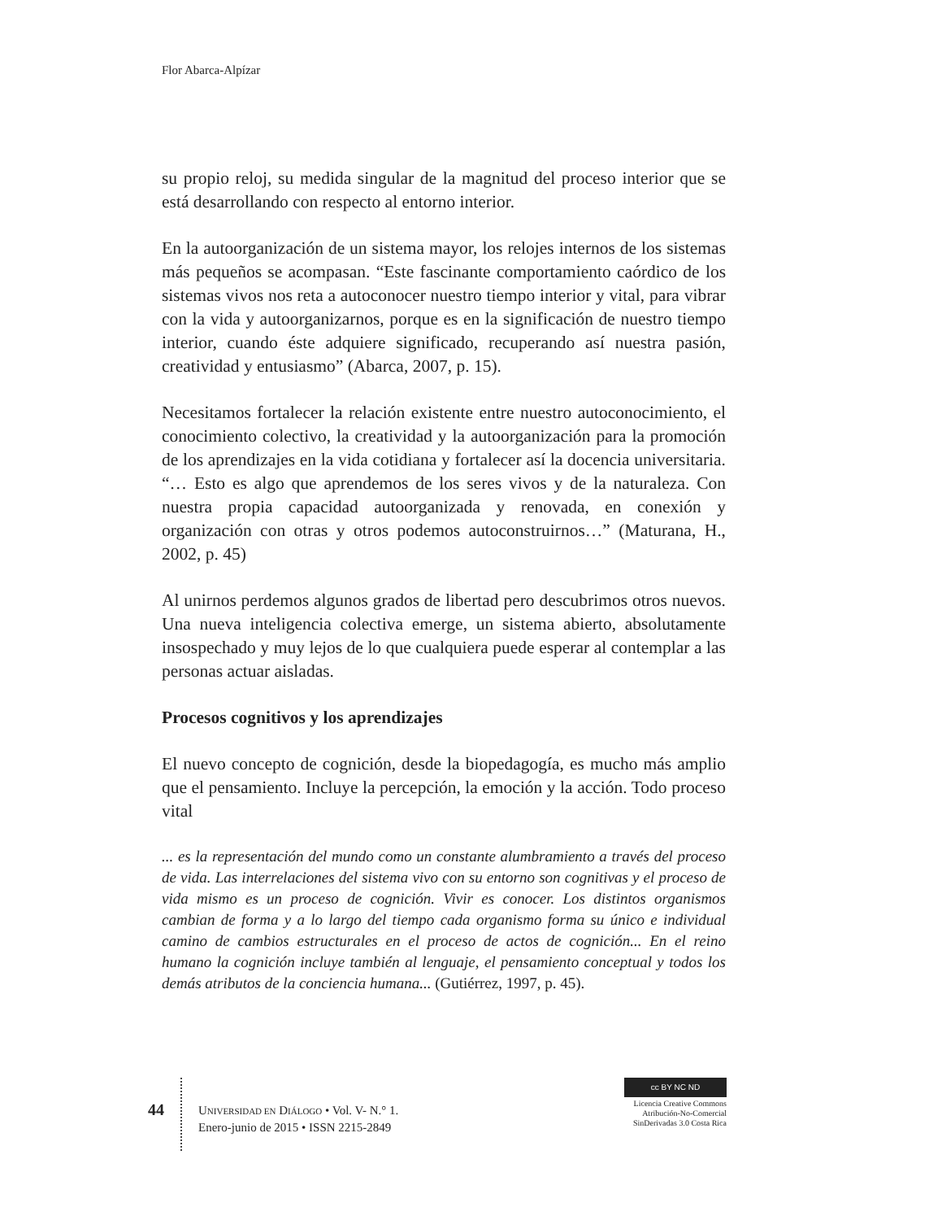Flor Abarca-Alpízar
su propio reloj, su medida singular de la magnitud del proceso interior que se está desarrollando con respecto al entorno interior.
En la autoorganización de un sistema mayor, los relojes internos de los sistemas más pequeños se acompasan. “Este fascinante comportamiento caórdico de los sistemas vivos nos reta a autoconocer nuestro tiempo interior y vital, para vibrar con la vida y autoorganizarnos, porque es en la significación de nuestro tiempo interior, cuando éste adquiere significado, recuperando así nuestra pasión, creatividad y entusiasmo” (Abarca, 2007, p. 15).
Necesitamos fortalecer la relación existente entre nuestro autoconocimiento, el conocimiento colectivo, la creatividad y la autoorganización para la promoción de los aprendizajes en la vida cotidiana y fortalecer así la docencia universitaria. “… Esto es algo que aprendemos de los seres vivos y de la naturaleza. Con nuestra propia capacidad autoorganizada y renovada, en conexión y organización con otras y otros podemos autoconstruirnos…” (Maturana, H., 2002, p. 45)
Al unirnos perdemos algunos grados de libertad pero descubrimos otros nuevos. Una nueva inteligencia colectiva emerge, un sistema abierto, absolutamente insospechado y muy lejos de lo que cualquiera puede esperar al contemplar a las personas actuar aisladas.
Procesos cognitivos y los aprendizajes
El nuevo concepto de cognición, desde la biopedagogía, es mucho más amplio que el pensamiento. Incluye la percepción, la emoción y la acción. Todo proceso vital
... es la representación del mundo como un constante alumbramiento a través del proceso de vida. Las interrelaciones del sistema vivo con su entorno son cognitivas y el proceso de vida mismo es un proceso de cognición. Vivir es conocer. Los distintos organismos cambian de forma y a lo largo del tiempo cada organismo forma su único e individual camino de cambios estructurales en el proceso de actos de cognición... En el reino humano la cognición incluye también al lenguaje, el pensamiento conceptual y todos los demás atributos de la conciencia humana... (Gutiérrez, 1997, p. 45).
44
UNIVERSIDAD EN DIÁLOGO • Vol. V- N.° 1.
Enero-junio de 2015 • ISSN 2215-2849
cc BY NC ND
Licencia Creative Commons
Atribución-No-Comercial
SinDerivadas 3.0 Costa Rica